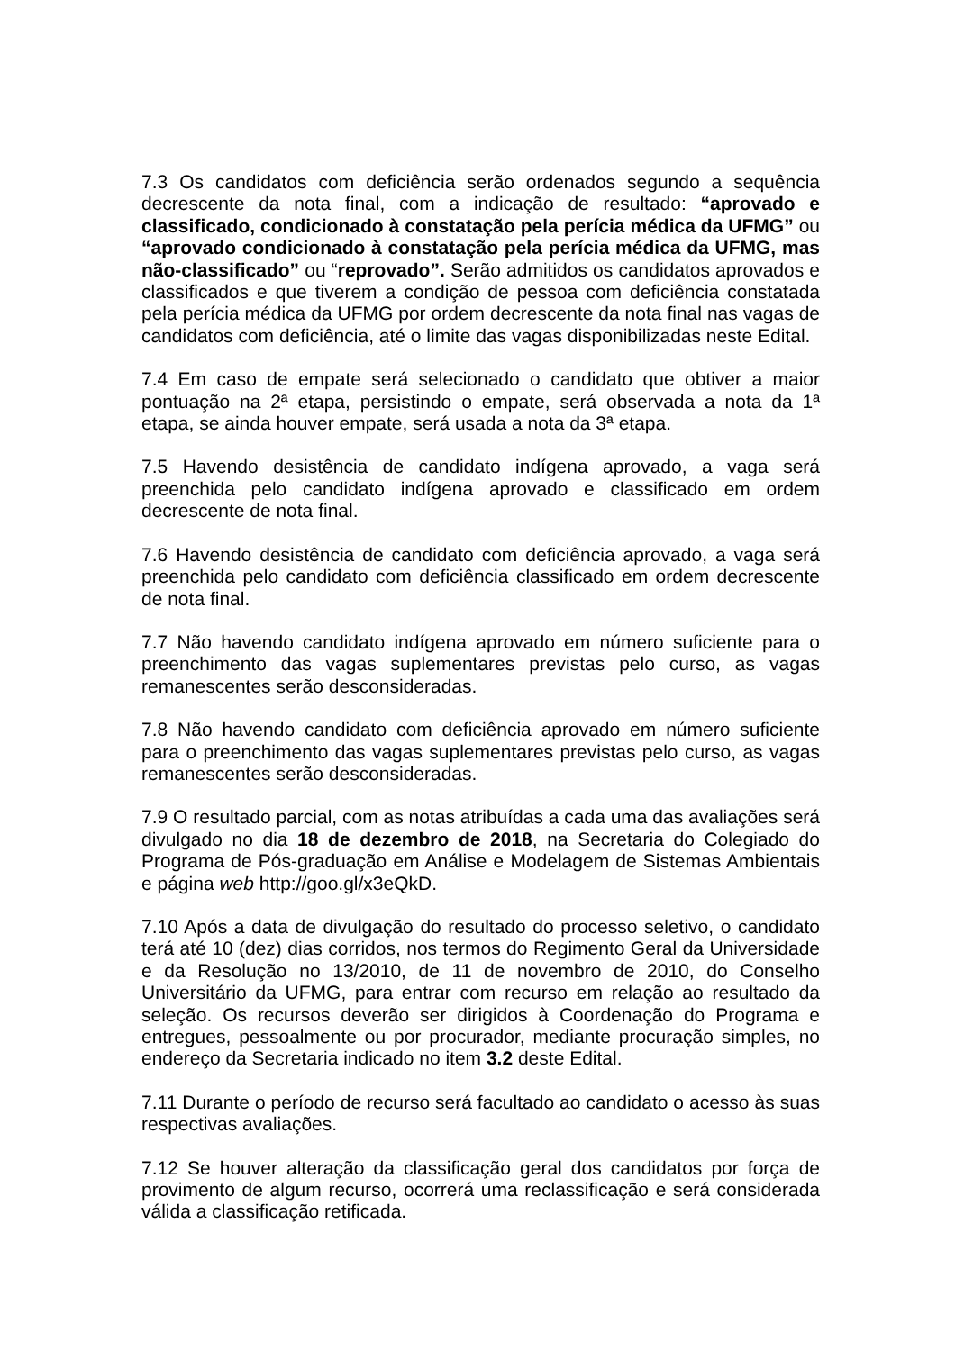7.3 Os candidatos com deficiência serão ordenados segundo a sequência decrescente da nota final, com a indicação de resultado: “aprovado e classificado, condicionado à constatação pela perícia médica da UFMG” ou “aprovado condicionado à constatação pela perícia médica da UFMG, mas não-classificado” ou “reprovado”. Serão admitidos os candidatos aprovados e classificados e que tiverem a condição de pessoa com deficiência constatada pela perícia médica da UFMG por ordem decrescente da nota final nas vagas de candidatos com deficiência, até o limite das vagas disponibilizadas neste Edital.
7.4 Em caso de empate será selecionado o candidato que obtiver a maior pontuação na 2ª etapa, persistindo o empate, será observada a nota da 1ª etapa, se ainda houver empate, será usada a nota da 3ª etapa.
7.5 Havendo desistência de candidato indígena aprovado, a vaga será preenchida pelo candidato indígena aprovado e classificado em ordem decrescente de nota final.
7.6 Havendo desistência de candidato com deficiência aprovado, a vaga será preenchida pelo candidato com deficiência classificado em ordem decrescente de nota final.
7.7 Não havendo candidato indígena aprovado em número suficiente para o preenchimento das vagas suplementares previstas pelo curso, as vagas remanescentes serão desconsideradas.
7.8 Não havendo candidato com deficiência aprovado em número suficiente para o preenchimento das vagas suplementares previstas pelo curso, as vagas remanescentes serão desconsideradas.
7.9 O resultado parcial, com as notas atribuídas a cada uma das avaliações será divulgado no dia 18 de dezembro de 2018, na Secretaria do Colegiado do Programa de Pós-graduação em Análise e Modelagem de Sistemas Ambientais e página web http://goo.gl/x3eQkD.
7.10 Após a data de divulgação do resultado do processo seletivo, o candidato terá até 10 (dez) dias corridos, nos termos do Regimento Geral da Universidade e da Resolução no 13/2010, de 11 de novembro de 2010, do Conselho Universitário da UFMG, para entrar com recurso em relação ao resultado da seleção. Os recursos deverão ser dirigidos à Coordenação do Programa e entregues, pessoalmente ou por procurador, mediante procuração simples, no endereço da Secretaria indicado no item 3.2 deste Edital.
7.11 Durante o período de recurso será facultado ao candidato o acesso às suas respectivas avaliações.
7.12 Se houver alteração da classificação geral dos candidatos por força de provimento de algum recurso, ocorrerá uma reclassificação e será considerada válida a classificação retificada.